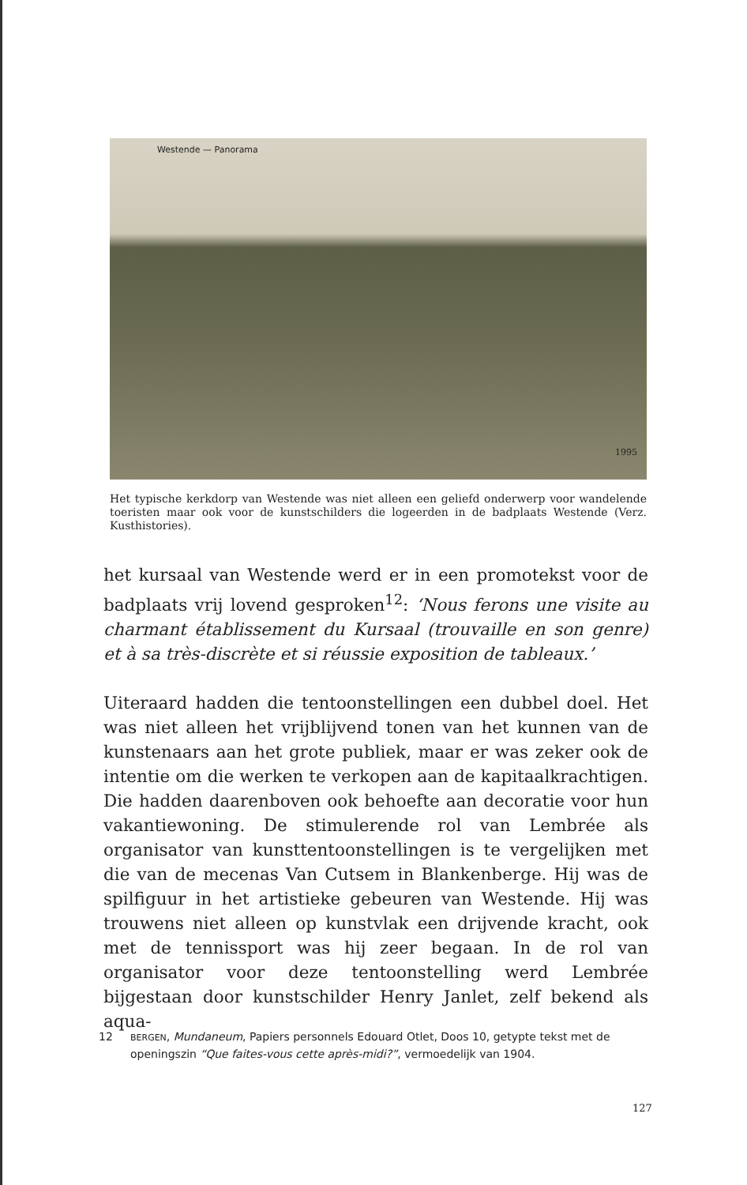Westende — Panorama
1995
Het typische kerkdorp van Westende was niet alleen een geliefd onderwerp voor wandelende toeristen maar ook voor de kunstschilders die logeerden in de badplaats Westende (Verz. Kusthistories).
het kursaal van Westende werd er in een promotekst voor de badplaats vrij lovend gesproken<sup>12</sup>: ‘Nous ferons une visite au charmant établissement du Kursaal (trouvaille en son genre) et à sa très-discrète et si réussie exposition de tableaux.’
Uiteraard hadden die tentoonstellingen een dubbel doel. Het was niet alleen het vrijblijvend tonen van het kunnen van de kunstenaars aan het grote publiek, maar er was zeker ook de intentie om die werken te verkopen aan de kapitaalkrachtigen. Die hadden daarenboven ook behoefte aan decoratie voor hun vakantiewoning. De stimulerende rol van Lembrée als organisator van kunsttentoonstellingen is te vergelijken met die van de mecenas Van Cutsem in Blankenberge. Hij was de spilfiguur in het artistieke gebeuren van Westende. Hij was trouwens niet alleen op kunstvlak een drijvende kracht, ook met de tennissport was hij zeer begaan. In de rol van organisator voor deze tentoonstelling werd Lembrée bijgestaan door kunstschilder Henry Janlet, zelf bekend als aqua-
12
BERGEN, Mundaneum, Papiers personnels Edouard Otlet, Doos 10, getypte tekst met de openingszin “Que faites-vous cette après-midi?”, vermoedelijk van 1904.
127